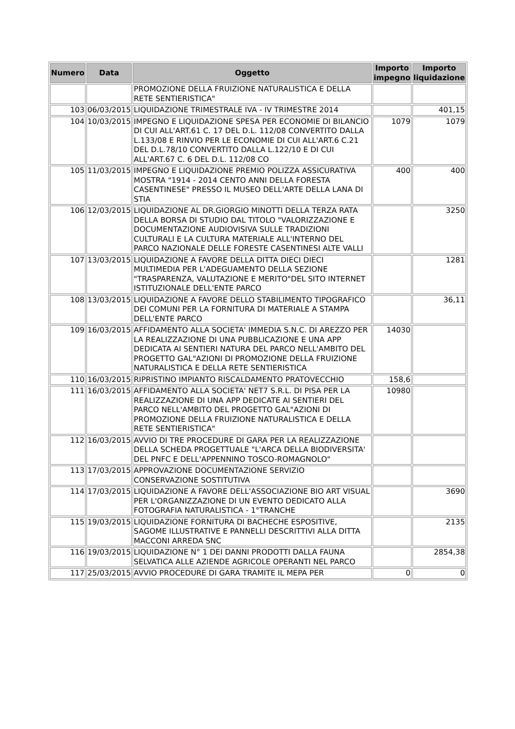| Numero | Data | Oggetto | Importo impegno | Importo liquidazione |
| --- | --- | --- | --- | --- |
| | | PROMOZIONE DELLA FRUIZIONE NATURALISTICA E DELLA RETE SENTIERISTICA" | | |
| 103 | 06/03/2015 | LIQUIDAZIONE TRIMESTRALE IVA - IV TRIMESTRE 2014 | | 401,15 |
| 104 | 10/03/2015 | IMPEGNO E LIQUIDAZIONE SPESA PER ECONOMIE DI BILANCIO DI CUI ALL'ART.61 C. 17 DEL D.L. 112/08 CONVERTITO DALLA L.133/08 E RINVIO PER LE ECONOMIE DI CUI ALL'ART.6 C.21 DEL D.L.78/10 CONVERTITO DALLA L.122/10 E DI CUI ALL'ART.67 C. 6 DEL D.L. 112/08 CO | 1079 | 1079 |
| 105 | 11/03/2015 | IMPEGNO E LIQUIDAZIONE PREMIO POLIZZA ASSICURATIVA MOSTRA "1914 - 2014 CENTO ANNI DELLA FORESTA CASENTINESE" PRESSO IL MUSEO DELL'ARTE DELLA LANA DI STIA | 400 | 400 |
| 106 | 12/03/2015 | LIQUIDAZIONE AL DR.GIORGIO MINOTTI DELLA TERZA RATA DELLA BORSA DI STUDIO DAL TITOLO "VALORIZZAZIONE E DOCUMENTAZIONE AUDIOVISIVA SULLE TRADIZIONI CULTURALI E LA CULTURA MATERIALE ALL'INTERNO DEL PARCO NAZIONALE DELLE FORESTE CASENTINESI ALTE VALLI | | 3250 |
| 107 | 13/03/2015 | LIQUIDAZIONE A FAVORE DELLA DITTA DIECI DIECI MULTIMEDIA PER L'ADEGUAMENTO DELLA SEZIONE "TRASPARENZA, VALUTAZIONE E MERITO"DEL SITO INTERNET ISTITUZIONALE DELL'ENTE PARCO | | 1281 |
| 108 | 13/03/2015 | LIQUIDAZIONE A FAVORE DELLO STABILIMENTO TIPOGRAFICO DEI COMUNI PER LA FORNITURA DI MATERIALE A STAMPA DELL'ENTE PARCO | | 36,11 |
| 109 | 16/03/2015 | AFFIDAMENTO ALLA SOCIETA' IMMEDIA S.N.C. DI AREZZO PER LA REALIZZAZIONE DI UNA PUBBLICAZIONE E UNA APP DEDICATA AI SENTIERI NATURA DEL PARCO NELL'AMBITO DEL PROGETTO GAL"AZIONI DI PROMOZIONE DELLA FRUIZIONE NATURALISTICA E DELLA RETE SENTIERISTICA | 14030 | |
| 110 | 16/03/2015 | RIPRISTINO IMPIANTO RISCALDAMENTO PRATOVECCHIO | 158,6 | |
| 111 | 16/03/2015 | AFFIDAMENTO ALLA SOCIETA' NET7 S.R.L. DI PISA PER LA REALIZZAZIONE DI UNA APP DEDICATE AI SENTIERI DEL PARCO NELL'AMBITO DEL PROGETTO GAL"AZIONI DI PROMOZIONE DELLA FRUIZIONE NATURALISTICA E DELLA RETE SENTIERISTICA" | 10980 | |
| 112 | 16/03/2015 | AVVIO DI TRE PROCEDURE DI GARA PER LA REALIZZAZIONE DELLA SCHEDA PROGETTUALE "L'ARCA DELLA BIODIVERSITA' DEL PNFC E DELL'APPENNINO TOSCO-ROMAGNOLO" | | |
| 113 | 17/03/2015 | APPROVAZIONE DOCUMENTAZIONE SERVIZIO CONSERVAZIONE SOSTITUTIVA | | |
| 114 | 17/03/2015 | LIQUIDAZIONE A FAVORE DELL'ASSOCIAZIONE BIO ART VISUAL PER L'ORGANIZZAZIONE DI UN EVENTO DEDICATO ALLA FOTOGRAFIA NATURALISTICA - 1°TRANCHE | | 3690 |
| 115 | 19/03/2015 | LIQUIDAZIONE FORNITURA DI BACHECHE ESPOSITIVE, SAGOME ILLUSTRATIVE E PANNELLI DESCRITTIVI ALLA DITTA MACCONI ARREDA SNC | | 2135 |
| 116 | 19/03/2015 | LIQUIDAZIONE N° 1 DEI DANNI PRODOTTI DALLA FAUNA SELVATICA ALLE AZIENDE AGRICOLE OPERANTI NEL PARCO | | 2854,38 |
| 117 | 25/03/2015 | AVVIO PROCEDURE DI GARA TRAMITE IL MEPA PER | 0 | 0 |